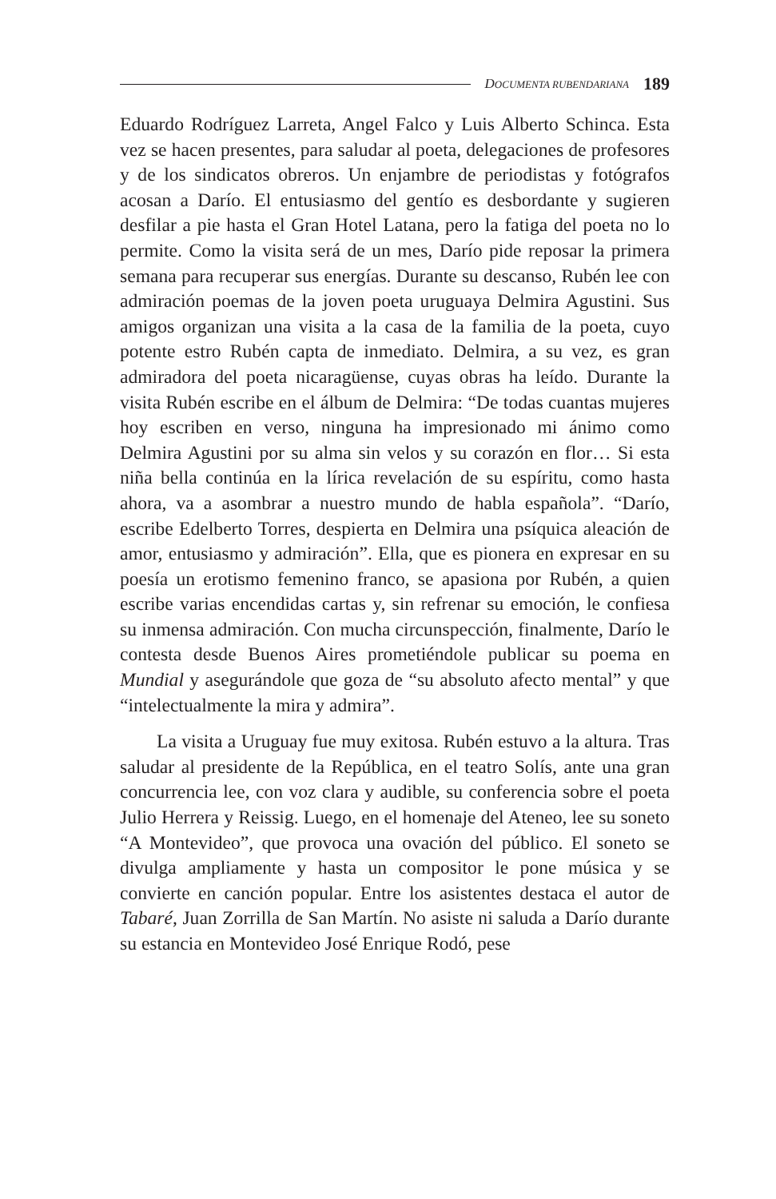DOCUMENTA RUBENDARIANA 189
Eduardo Rodríguez Larreta, Angel Falco y Luis Alberto Schinca. Esta vez se hacen presentes, para saludar al poeta, delegaciones de profesores y de los sindicatos obreros. Un enjambre de periodistas y fotógrafos acosan a Darío. El entusiasmo del gentío es desbordante y sugieren desfilar a pie hasta el Gran Hotel Latana, pero la fatiga del poeta no lo permite. Como la visita será de un mes, Darío pide reposar la primera semana para recuperar sus energías. Durante su descanso, Rubén lee con admiración poemas de la joven poeta uruguaya Delmira Agustini. Sus amigos organizan una visita a la casa de la familia de la poeta, cuyo potente estro Rubén capta de inmediato. Delmira, a su vez, es gran admiradora del poeta nicaragüense, cuyas obras ha leído. Durante la visita Rubén escribe en el álbum de Delmira: “De todas cuantas mujeres hoy escriben en verso, ninguna ha impresionado mi ánimo como Delmira Agustini por su alma sin velos y su corazón en flor… Si esta niña bella continúa en la lírica revelación de su espíritu, como hasta ahora, va a asombrar a nuestro mundo de habla española”. “Darío, escribe Edelberto Torres, despierta en Delmira una psíquica aleación de amor, entusiasmo y admiración”. Ella, que es pionera en expresar en su poesía un erotismo femenino franco, se apasiona por Rubén, a quien escribe varias encendidas cartas y, sin refrenar su emoción, le confiesa su inmensa admiración. Con mucha circunspección, finalmente, Darío le contesta desde Buenos Aires prometiéndole publicar su poema en Mundial y asegurándole que goza de “su absoluto afecto mental” y que “intelectualmente la mira y admira”.
La visita a Uruguay fue muy exitosa. Rubén estuvo a la altura. Tras saludar al presidente de la República, en el teatro Solís, ante una gran concurrencia lee, con voz clara y audible, su conferencia sobre el poeta Julio Herrera y Reissig. Luego, en el homenaje del Ateneo, lee su soneto “A Montevideo”, que provoca una ovación del público. El soneto se divulga ampliamente y hasta un compositor le pone música y se convierte en canción popular. Entre los asistentes destaca el autor de Tabaré, Juan Zorrilla de San Martín. No asiste ni saluda a Darío durante su estancia en Montevideo José Enrique Rodó, pese